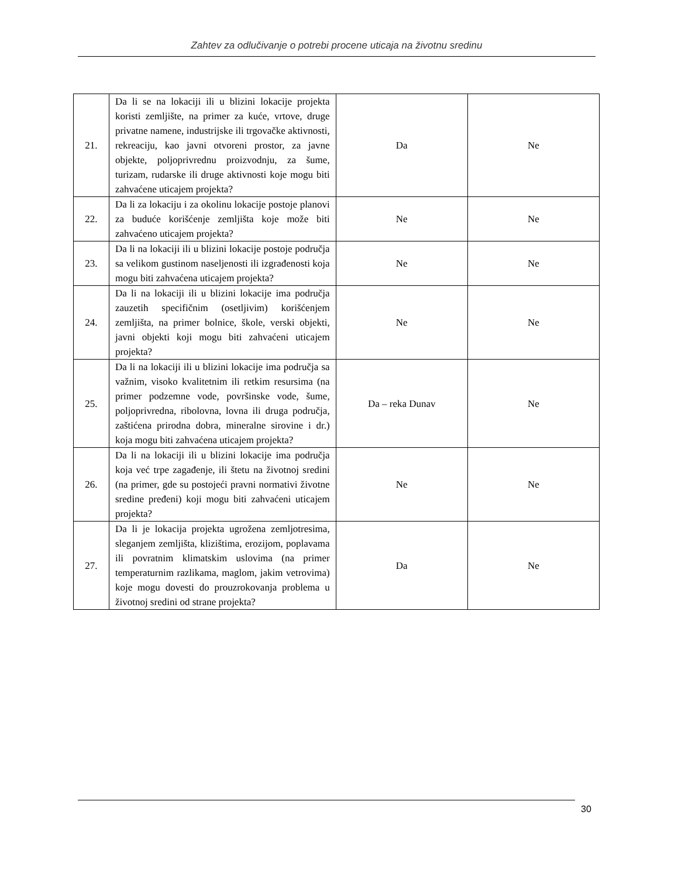Zahtev za odlučivanje o potrebi procene uticaja na životnu sredinu
| 21. | Da li se na lokaciji ili u blizini lokacije projekta koristi zemljište, na primer za kuće, vrtove, druge privatne namene, industrijske ili trgovačke aktivnosti, rekreaciju, kao javni otvoreni prostor, za javne objekte, poljoprivrednu proizvodnju, za šume, turizam, rudarske ili druge aktivnosti koje mogu biti zahvaćene uticajem projekta? | Da | Ne |
| 22. | Da li za lokaciju i za okolinu lokacije postoje planovi za buduće korišćenje zemljišta koje može biti zahvaćeno uticajem projekta? | Ne | Ne |
| 23. | Da li na lokaciji ili u blizini lokacije postoje područja sa velikom gustinom naseljenosti ili izgrađenosti koja mogu biti zahvaćena uticajem projekta? | Ne | Ne |
| 24. | Da li na lokaciji ili u blizini lokacije ima područja zauzetih specifičnim (osetljivim) korišćenjem zemljišta, na primer bolnice, škole, verski objekti, javni objekti koji mogu biti zahvaćeni uticajem projekta? | Ne | Ne |
| 25. | Da li na lokaciji ili u blizini lokacije ima područja sa važnim, visoko kvalitetnim ili retkim resursima (na primer podzemne vode, površinske vode, šume, poljoprivredna, ribolovna, lovna ili druga područja, zaštićena prirodna dobra, mineralne sirovine i dr.) koja mogu biti zahvaćena uticajem projekta? | Da – reka Dunav | Ne |
| 26. | Da li na lokaciji ili u blizini lokacije ima područja koja već trpe zagađenje, ili štetu na životnoj sredini (na primer, gde su postojeći pravni normativi životne sredine pređeni) koji mogu biti zahvaćeni uticajem projekta? | Ne | Ne |
| 27. | Da li je lokacija projekta ugrožena zemljotresima, sleganjem zemljišta, klizištima, erozijom, poplavama ili povratnim klimatskim uslovima (na primer temperaturnim razlikama, maglom, jakim vetrovima) koje mogu dovesti do prouzrokovanja problema u životnoj sredini od strane projekta? | Da | Ne |
30